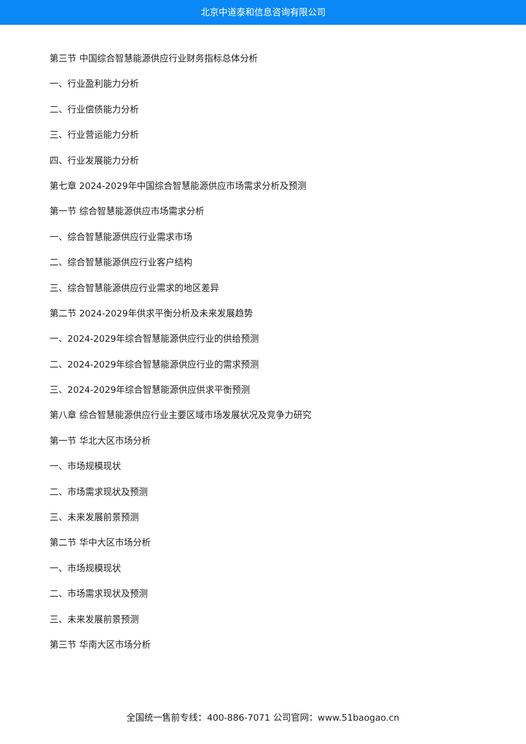北京中道泰和信息咨询有限公司
第三节 中国综合智慧能源供应行业财务指标总体分析
一、行业盈利能力分析
二、行业偿债能力分析
三、行业营运能力分析
四、行业发展能力分析
第七章 2024-2029年中国综合智慧能源供应市场需求分析及预测
第一节 综合智慧能源供应市场需求分析
一、综合智慧能源供应行业需求市场
二、综合智慧能源供应行业客户结构
三、综合智慧能源供应行业需求的地区差异
第二节 2024-2029年供求平衡分析及未来发展趋势
一、2024-2029年综合智慧能源供应行业的供给预测
二、2024-2029年综合智慧能源供应行业的需求预测
三、2024-2029年综合智慧能源供应供求平衡预测
第八章 综合智慧能源供应行业主要区域市场发展状况及竞争力研究
第一节 华北大区市场分析
一、市场规模现状
二、市场需求现状及预测
三、未来发展前景预测
第二节 华中大区市场分析
一、市场规模现状
二、市场需求现状及预测
三、未来发展前景预测
第三节 华南大区市场分析
全国统一售前专线：400-886-7071 公司官网：www.51baogao.cn